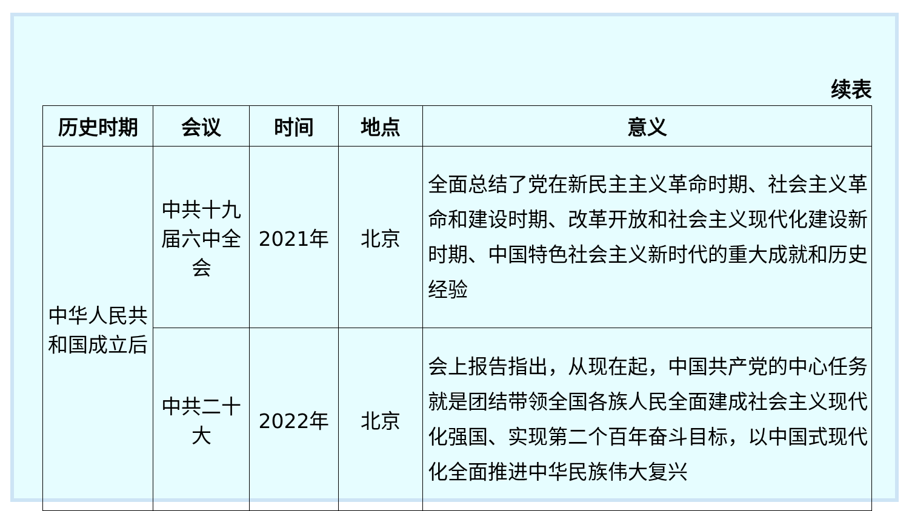续表
| 历史时期 | 会议 | 时间 | 地点 | 意义 |
| --- | --- | --- | --- | --- |
| 中华人民共和国成立后 | 中共十九届六中全会 | 2021年 | 北京 | 全面总结了党在新民主主义革命时期、社会主义革命和建设时期、改革开放和社会主义现代化建设新时期、中国特色社会主义新时代的重大成就和历史经验 |
| | 中共二十大 | 2022年 | 北京 | 会上报告指出，从现在起，中国共产党的中心任务就是团结带领全国各族人民全面建成社会主义现代化强国、实现第二个百年奋斗目标，以中国式现代化全面推进中华民族伟大复兴 |